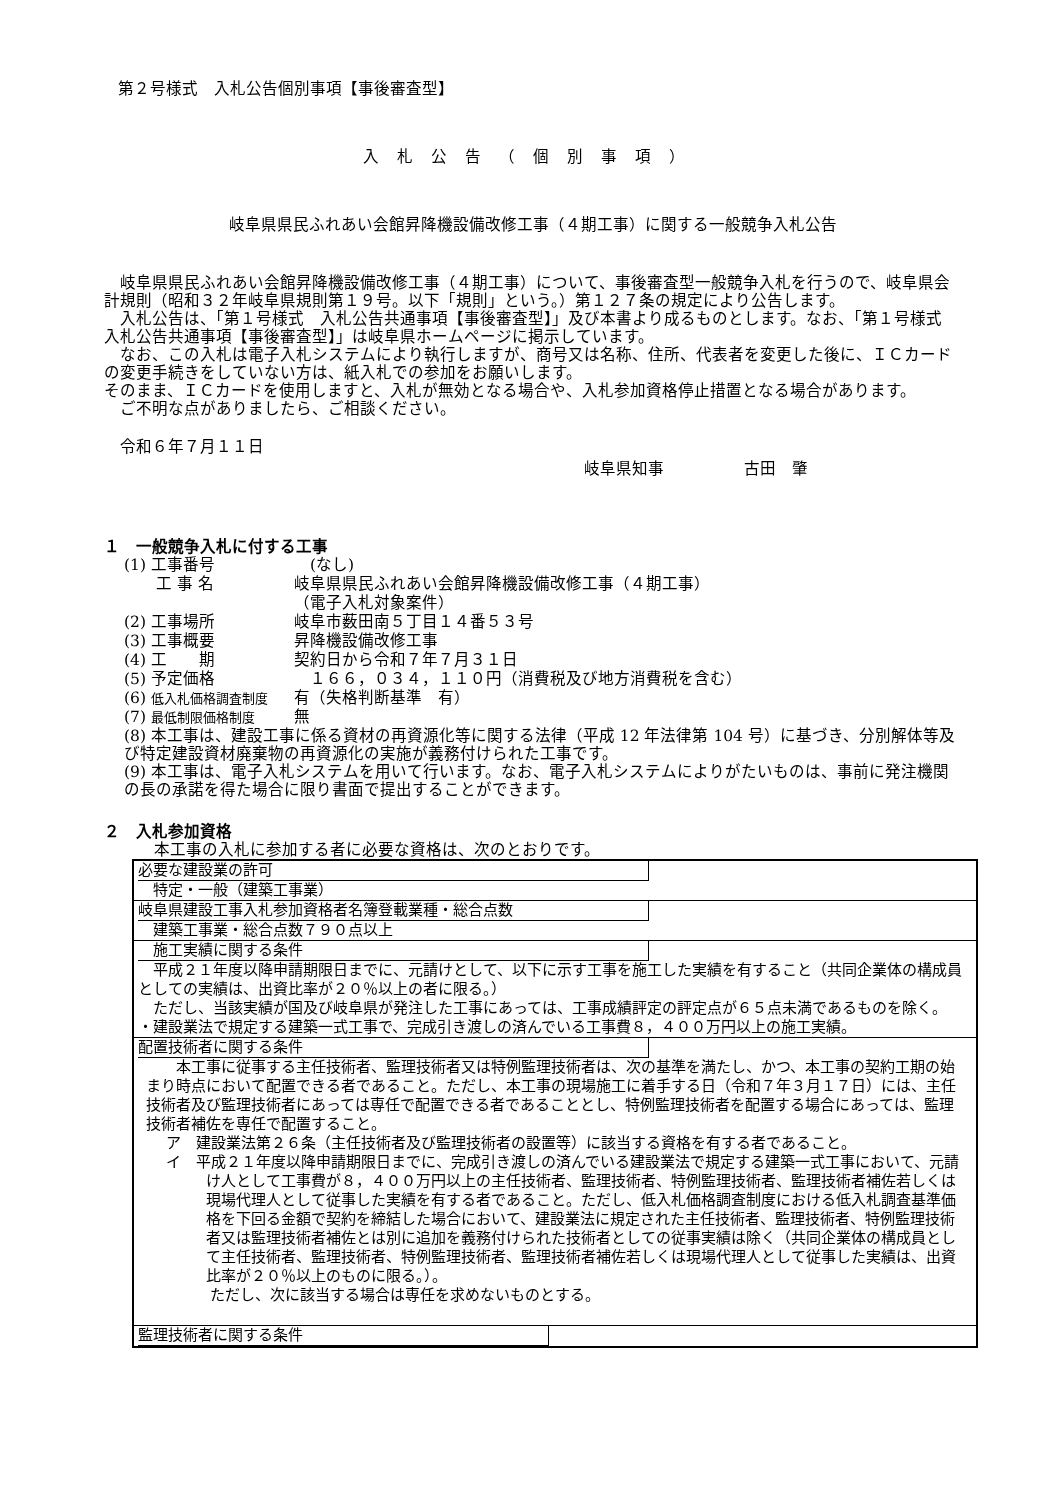第２号様式　入札公告個別事項【事後審査型】
入札公告（個別事項）
岐阜県県民ふれあい会館昇降機設備改修工事（４期工事）に関する一般競争入札公告
　岐阜県県民ふれあい会館昇降機設備改修工事（４期工事）について、事後審査型一般競争入札を行うので、岐阜県会計規則（昭和３２年岐阜県規則第１９号。以下「規則」という。）第１２７条の規定により公告します。
　入札公告は、「第１号様式　入札公告共通事項【事後審査型】」及び本書より成るものとします。なお、「第１号様式　入札公告共通事項【事後審査型】」は岐阜県ホームページに掲示しています。
　なお、この入札は電子入札システムにより執行しますが、商号又は名称、住所、代表者を変更した後に、ＩＣカードの変更手続きをしていない方は、紙入札での参加をお願いします。
そのまま、ＩＣカードを使用しますと、入札が無効となる場合や、入札参加資格停止措置となる場合があります。
　ご不明な点がありましたら、ご相談ください。
　令和６年７月１１日
岐阜県知事　　　　　古田　肇
１　一般競争入札に付する工事
(1) 工事番号　(なし)
　　工 事 名 岐阜県県民ふれあい会館昇降機設備改修工事（４期工事）
（電子入札対象案件）
(2) 工事場所 岐阜市薮田南５丁目１４番５３号
(3) 工事概要 昇降機設備改修工事
(4) 工　　期 契約日から令和７年７月３１日
(5) 予定価格　１６６，０３４，１１０円（消費税及び地方消費税を含む）
(6) 低入札価格調査制度 有（失格判断基準　有）
(7) 最低制限価格制度 無
(8) 本工事は、建設工事に係る資材の再資源化等に関する法律（平成 12 年法律第 104 号）に基づき、分別解体等及び特定建設資材廃棄物の再資源化の実施が義務付けられた工事です。
(9) 本工事は、電子入札システムを用いて行います。なお、電子入札システムによりがたいものは、事前に発注機関の長の承諾を得た場合に限り書面で提出することができます。
２　入札参加資格
本工事の入札に参加する者に必要な資格は、次のとおりです。
| 必要な建設業の許可 |
| 特定・一般（建築工事業） |
| 岐阜県建設工事入札参加資格者名簿登載業種・総合点数 |
| 建築工事業・総合点数７９０点以上 |
| 施工実績に関する条件 |
| 平成２１年度以降申請期限日までに、元請けとして、以下に示す工事を施工した実績を有すること（共同企業体の構成員としての実績は、出資比率が２０％以上の者に限る。） ただし、当該実績が国及び岐阜県が発注した工事にあっては、工事成績評定の評定点が６５点未満であるものを除く。 ・建設業法で規定する建築一式工事で、完成引き渡しの済んでいる工事費８，４００万円以上の施工実績。 |
| 配置技術者に関する条件 |
| 本工事に従事する主任技術者、監理技術者又は特例監理技術者は、次の基準を満たし、かつ、本工事の契約工期の始まり時点において配置できる者であること。ただし、本工事の現場施工に着手する日（令和７年３月１７日）には、主任技術者及び監理技術者にあっては専任で配置できる者であることとし、特例監理技術者を配置する場合にあっては、監理技術者補佐を専任で配置すること。 ア 建設業法第２６条（主任技術者及び監理技術者の設置等）に該当する資格を有する者であること。 イ 平成２１年度以降申請期限日までに、完成引き渡しの済んでいる建設業法で規定する建築一式工事において、元請け人として工事費が８，４００万円以上の主任技術者、監理技術者、特例監理技術者、監理技術者補佐若しくは現場代理人として従事した実績を有する者であること。ただし、低入札価格調査制度における低入札調査基準価格を下回る金額で契約を締結した場合において、建設業法に規定された主任技術者、監理技術者、特例監理技術者又は監理技術者補佐とは別に追加を義務付けられた技術者としての従事実績は除く（共同企業体の構成員として主任技術者、監理技術者、特例監理技術者、監理技術者補佐若しくは現場代理人として従事した実績は、出資比率が２０％以上のものに限る。）。 ただし、次に該当する場合は専任を求めないものとする。 |
| 監理技術者に関する条件 |